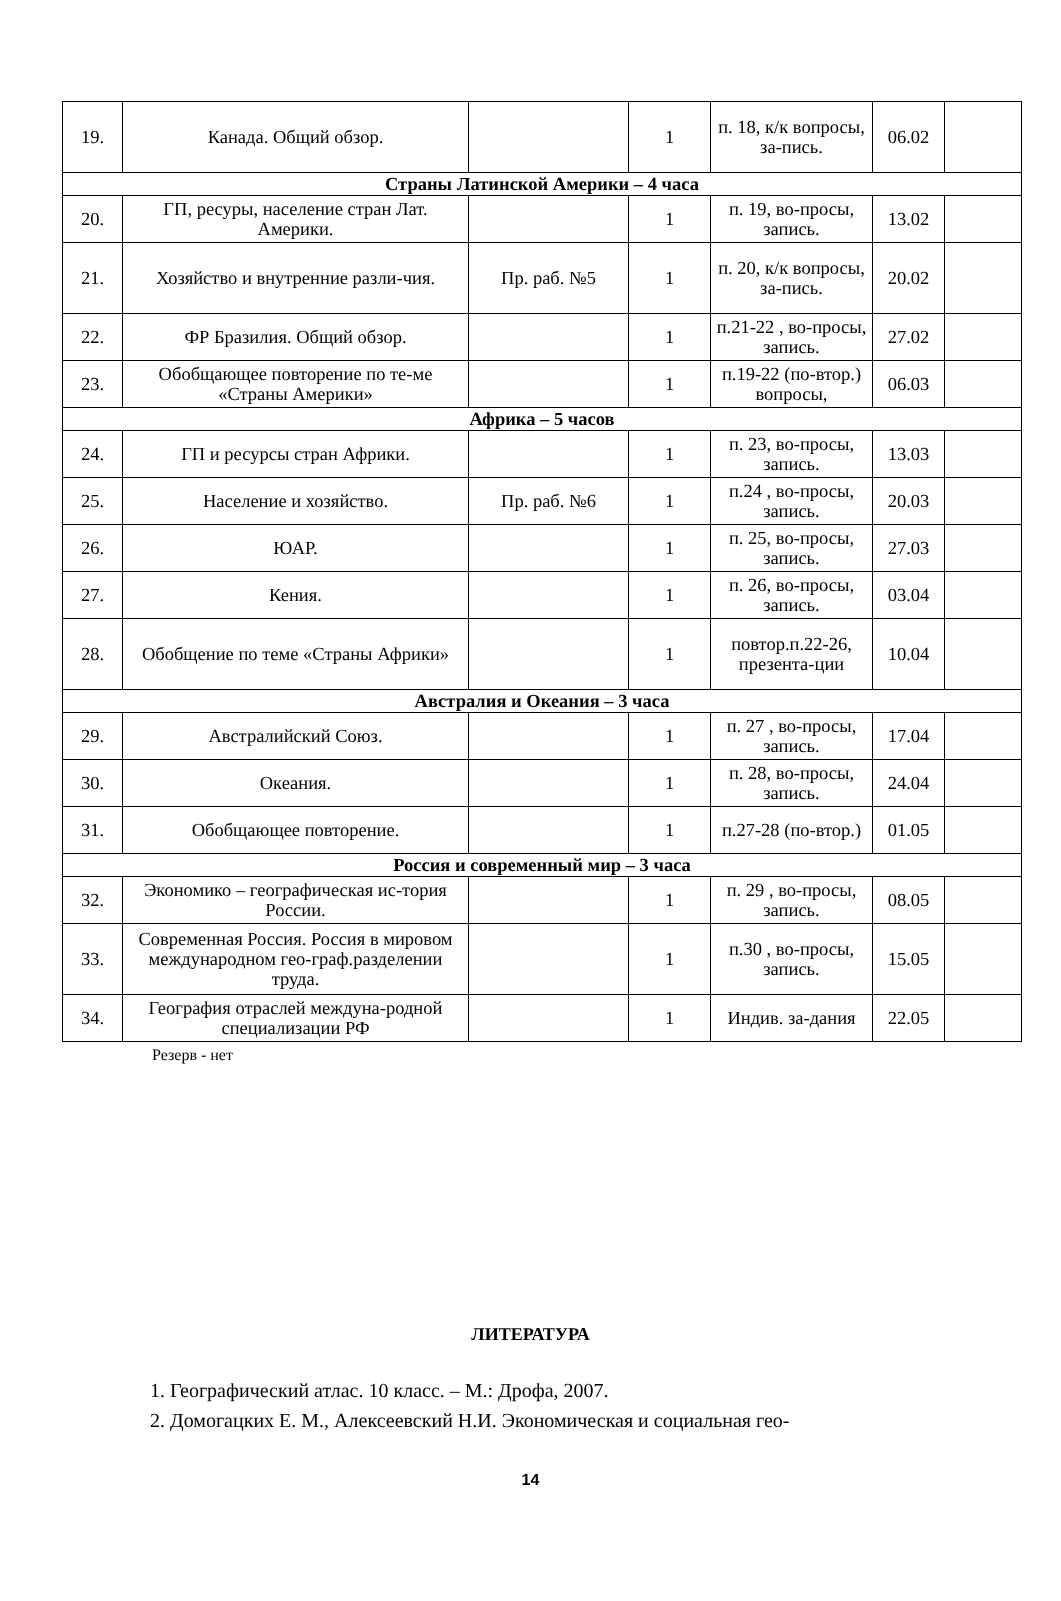| 19. | Канада. Общий обзор. | | 1 | п. 18, к/к вопросы, за-пись. | 06.02 | |
| Страны Латинской Америки – 4 часа | | | | | | |
| 20. | ГП, ресуры, население стран Лат. Америки. | | 1 | п. 19, во-просы, запись. | 13.02 | |
| 21. | Хозяйство и внутренние разли-чия. | Пр. раб. №5 | 1 | п. 20, к/к вопросы, за-пись. | 20.02 | |
| 22. | ФР Бразилия. Общий обзор. | | 1 | п.21-22 , во-просы, запись. | 27.02 | |
| 23. | Обобщающее повторение по те-ме «Страны Америки» | | 1 | п.19-22 (по-втор.) вопросы, | 06.03 | |
| Африка – 5 часов | | | | | | |
| 24. | ГП и ресурсы стран Африки. | | 1 | п. 23, во-просы, запись. | 13.03 | |
| 25. | Население и хозяйство. | Пр. раб. №6 | 1 | п.24 , во-просы, запись. | 20.03 | |
| 26. | ЮАР. | | 1 | п. 25, во-просы, запись. | 27.03 | |
| 27. | Кения. | | 1 | п. 26, во-просы, запись. | 03.04 | |
| 28. | Обобщение по теме «Страны Африки» | | 1 | повтор.п.22-26, презента-ции | 10.04 | |
| Австралия и Океания – 3 часа | | | | | | |
| 29. | Австралийский Союз. | | 1 | п. 27 , во-просы, запись. | 17.04 | |
| 30. | Океания. | | 1 | п. 28, во-просы, запись. | 24.04 | |
| 31. | Обобщающее повторение. | | 1 | п.27-28 (по-втор.) | 01.05 | |
| Россия и современный мир – 3 часа | | | | | | |
| 32. | Экономико – географическая ис-тория России. | | 1 | п. 29 , во-просы, запись. | 08.05 | |
| 33. | Современная Россия. Россия в мировом международном гео-граф.разделении труда. | | 1 | п.30 , во-просы, запись. | 15.05 | |
| 34. | География отраслей междуна-родной специализации РФ | | 1 | Индив. за-дания | 22.05 | |
Резерв - нет
ЛИТЕРАТУРА
1. Географический атлас. 10 класс. – М.: Дрофа, 2007.
2. Домогацких Е. М., Алексеевский Н.И. Экономическая и социальная гео-
14